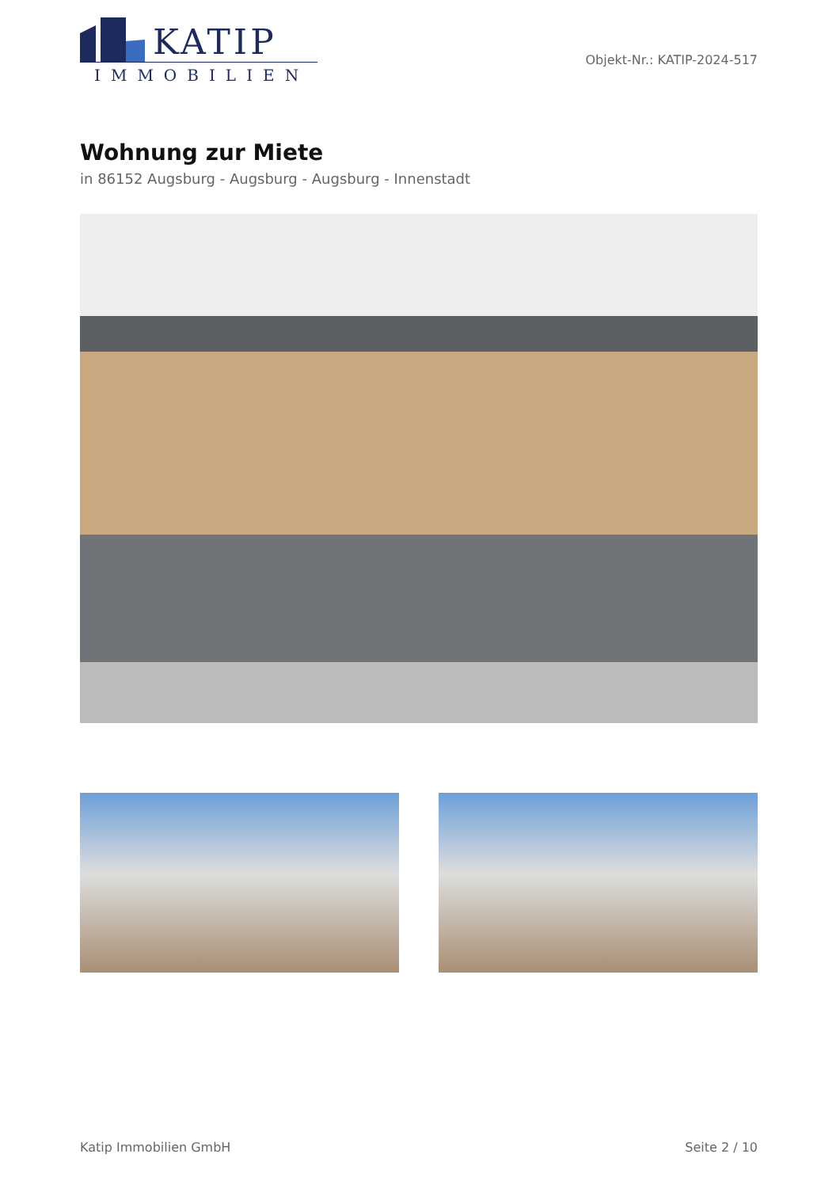KATIP
IMMOBILIEN
Objekt-Nr.: KATIP-2024-517
Wohnung zur Miete
in 86152 Augsburg - Augsburg - Augsburg - Innenstadt
Katip Immobilien GmbH Seite 2 / 10